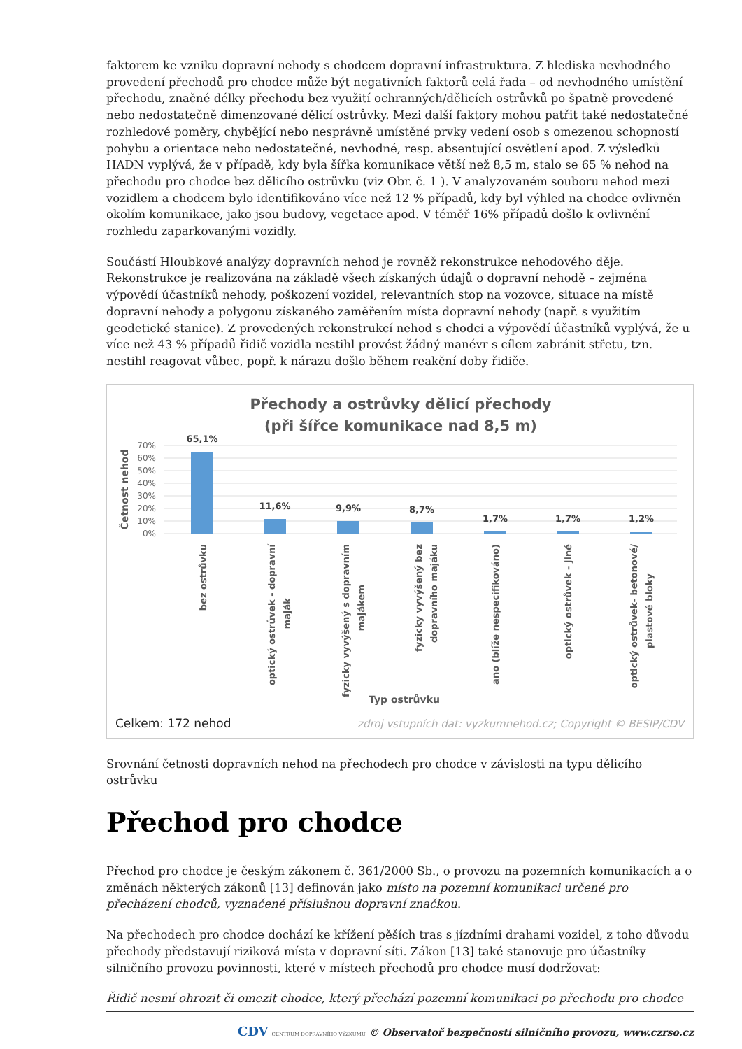faktorem ke vzniku dopravní nehody s chodcem dopravní infrastruktura. Z hlediska nevhodného provedení přechodů pro chodce může být negativních faktorů celá řada – od nevhodného umístění přechodu, značné délky přechodu bez využití ochranných/dělicích ostrůvků po špatně provedené nebo nedostatečně dimenzované dělicí ostrůvky. Mezi další faktory mohou patřit také nedostatečné rozhledové poměry, chybějící nebo nesprávně umístěné prvky vedení osob s omezenou schopností pohybu a orientace nebo nedostatečné, nevhodné, resp. absentující osvětlení apod. Z výsledků HADN vyplývá, že v případě, kdy byla šířka komunikace větší než 8,5 m, stalo se 65 % nehod na přechodu pro chodce bez dělicího ostrůvku (viz Obr. č. 1 ). V analyzovaném souboru nehod mezi vozidlem a chodcem bylo identifikováno více než 12 % případů, kdy byl výhled na chodce ovlivněn okolím komunikace, jako jsou budovy, vegetace apod. V téměř 16% případů došlo k ovlivnění rozhledu zaparkovanými vozidly.
Součástí Hloubkové analýzy dopravních nehod je rovněž rekonstrukce nehodového děje. Rekonstrukce je realizována na základě všech získaných údajů o dopravní nehodě – zejména výpovědí účastníků nehody, poškození vozidel, relevantních stop na vozovce, situace na místě dopravní nehody a polygonu získaného zaměřením místa dopravní nehody (např. s využitím geodetické stanice). Z provedených rekonstrukcí nehod s chodci a výpovědí účastníků vyplývá, že u více než 43 % případů řidič vozidla nestihl provést žádný manévr s cílem zabránit střetu, tzn. nestihl reagovat vůbec, popř. k nárazu došlo během reakční doby řidiče.
Přechody a ostrůvky dělicí přechody
(při šířce komunikace nad 8,5 m)
70%
60%
50%
40%
30%
20%
10%
0%
Četnost nehod
65,1%
11,6%
9,9%
8,7%
1,7%
1,7%
1,2%
bez ostrůvku
optický ostrůvek - dopravní
maják
fyzicky vyvýšený s dopravním
majákem
fyzicky vyvýšený bez
dopravního majáku
ano (blíže nespecifikováno)
optický ostrůvek - jiné
optický ostrůvek- betonové/
plastové bloky
Typ ostrůvku
Celkem: 172 nehod
zdroj vstupních dat: vyzkumnehod.cz; Copyright © BESIP/CDV
Srovnání četnosti dopravních nehod na přechodech pro chodce v závislosti na typu dělicího ostrůvku
Přechod pro chodce
Přechod pro chodce je českým zákonem č. 361/2000 Sb., o provozu na pozemních komunikacích a o změnách některých zákonů [13] definován jako místo na pozemní komunikaci určené pro přecházení chodců, vyznačené příslušnou dopravní značkou.
Na přechodech pro chodce dochází ke křížení pěších tras s jízdními drahami vozidel, z toho důvodu přechody představují riziková místa v dopravní síti. Zákon [13] také stanovuje pro účastníky silničního provozu povinnosti, které v místech přechodů pro chodce musí dodržovat:
Řidič nesmí ohrozit či omezit chodce, který přechází pozemní komunikaci po přechodu pro chodce
CDV CENTRUM DOPRAVNÍHO VÝZKUMU © Observatoř bezpečnosti silničního provozu, www.czrso.cz